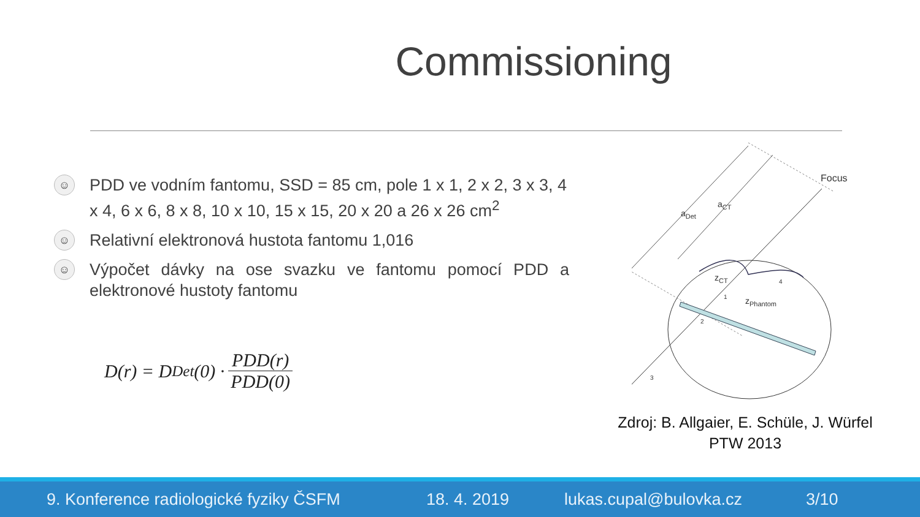Commissioning
☺
PDD ve vodním fantomu, SSD = 85 cm, pole 1 x 1, 2 x 2, 3 x 3, 4 x 4, 6 x 6, 8 x 8, 10 x 10, 15 x 15, 20 x 20 a 26 x 26 cm<sup>2</sup>
☺
Relativní elektronová hustota fantomu 1,016
☺
Výpočet dávky na ose svazku ve fantomu pomocí PDD a elektronové hustoty fantomu
D(r) = D<sub>Det</sub>(0) · PDD(r) PDD(0)
Focus
aDet
aCT
zCT
zPhantom
4
1
2
3
Zdroj: B. Allgaier, E. Schüle, J. Würfel
PTW 2013
9. Konference radiologické fyziky ČSFM 18. 4. 2019 lukas.cupal@bulovka.cz 3/10